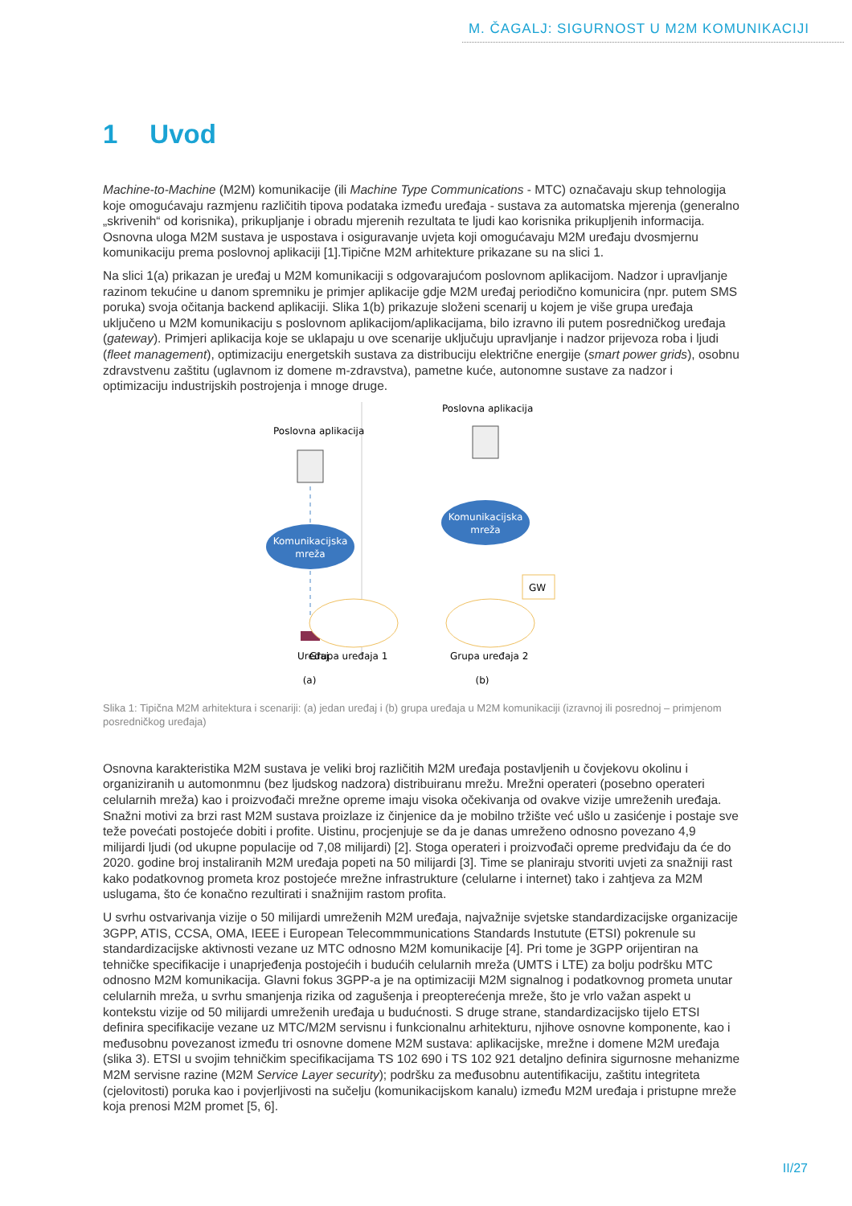M. ČAGALJ: SIGURNOST U M2M KOMUNIKACIJI
1 Uvod
Machine-to-Machine (M2M) komunikacije (ili Machine Type Communications - MTC) označavaju skup tehnologija koje omogućavaju razmjenu različitih tipova podataka između uređaja - sustava za automatska mjerenja (generalno „skrivenih“ od korisnika), prikupljanje i obradu mjerenih rezultata te ljudi kao korisnika prikupljenih informacija. Osnovna uloga M2M sustava je uspostava i osiguravanje uvjeta koji omogućavaju M2M uređaju dvosmjernu komunikaciju prema poslovnoj aplikaciji [1].Tipične M2M arhitekture prikazane su na slici 1.
Na slici 1(a) prikazan je uređaj u M2M komunikaciji s odgovarajućom poslovnom aplikacijom. Nadzor i upravljanje razinom tekućine u danom spremniku je primjer aplikacije gdje M2M uređaj periodično komunicira (npr. putem SMS poruka) svoja očitanja backend aplikaciji. Slika 1(b) prikazuje složeni scenarij u kojem je više grupa uređaja uključeno u M2M komunikaciju s poslovnom aplikacijom/aplikacijama, bilo izravno ili putem posredničkog uređaja (gateway). Primjeri aplikacija koje se uklapaju u ove scenarije uključuju upravljanje i nadzor prijevoza roba i ljudi (fleet management), optimizaciju energetskih sustava za distribuciju električne energije (smart power grids), osobnu zdravstvenu zaštitu (uglavnom iz domene m-zdravstva), pametne kuće, autonomne sustave za nadzor i optimizaciju industrijskih postrojenja i mnoge druge.
Poslovna aplikacija
Komunikacijska
mreža
Uređaj
(a)
Poslovna aplikacija
Komunikacijska
mreža
GW
Grupa uređaja 1
Grupa uređaja 2
(b)
Slika 1: Tipična M2M arhitektura i scenariji: (a) jedan uređaj i (b) grupa uređaja u M2M komunikaciji (izravnoj ili posrednoj – primjenom posredničkog uređaja)
Osnovna karakteristika M2M sustava je veliki broj različitih M2M uređaja postavljenih u čovjekovu okolinu i organiziranih u automonmnu (bez ljudskog nadzora) distribuiranu mrežu. Mrežni operateri (posebno operateri celularnih mreža) kao i proizvođači mrežne opreme imaju visoka očekivanja od ovakve vizije umreženih uređaja. Snažni motivi za brzi rast M2M sustava proizlaze iz činjenice da je mobilno tržište već ušlo u zasićenje i postaje sve teže povećati postojeće dobiti i profite. Uistinu, procjenjuje se da je danas umreženo odnosno povezano 4,9 milijardi ljudi (od ukupne populacije od 7,08 milijardi) [2]. Stoga operateri i proizvođači opreme predviđaju da će do 2020. godine broj instaliranih M2M uređaja popeti na 50 milijardi [3]. Time se planiraju stvoriti uvjeti za snažniji rast kako podatkovnog prometa kroz postojeće mrežne infrastrukture (celularne i internet) tako i zahtjeva za M2M uslugama, što će konačno rezultirati i snažnijim rastom profita.
U svrhu ostvarivanja vizije o 50 milijardi umreženih M2M uređaja, najvažnije svjetske standardizacijske organizacije 3GPP, ATIS, CCSA, OMA, IEEE i European Telecommmunications Standards Instutute (ETSI) pokrenule su standardizacijske aktivnosti vezane uz MTC odnosno M2M komunikacije [4]. Pri tome je 3GPP orijentiran na tehničke specifikacije i unaprjeđenja postojećih i budućih celularnih mreža (UMTS i LTE) za bolju podršku MTC odnosno M2M komunikacija. Glavni fokus 3GPP-a je na optimizaciji M2M signalnog i podatkovnog prometa unutar celularnih mreža, u svrhu smanjenja rizika od zagušenja i preopterećenja mreže, što je vrlo važan aspekt u kontekstu vizije od 50 milijardi umreženih uređaja u budućnosti. S druge strane, standardizacijsko tijelo ETSI definira specifikacije vezane uz MTC/M2M servisnu i funkcionalnu arhitekturu, njihove osnovne komponente, kao i međusobnu povezanost između tri osnovne domene M2M sustava: aplikacijske, mrežne i domene M2M uređaja (slika 3). ETSI u svojim tehničkim specifikacijama TS 102 690 i TS 102 921 detaljno definira sigurnosne mehanizme M2M servisne razine (M2M Service Layer security); podršku za međusobnu autentifikaciju, zaštitu integriteta (cjelovitosti) poruka kao i povjerljivosti na sučelju (komunikacijskom kanalu) između M2M uređaja i pristupne mreže koja prenosi M2M promet [5, 6].
II/27